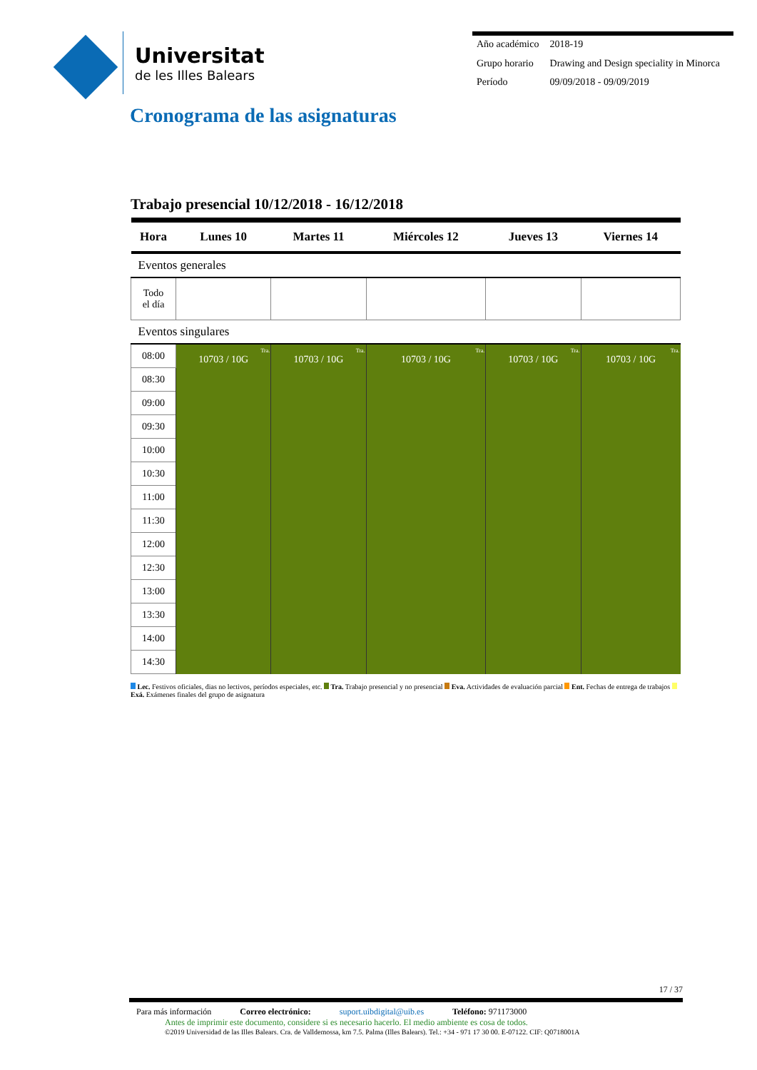Universitat
de les Illes Balears
| Año académico | 2018-19 |
| Grupo horario | Drawing and Design speciality in Minorca |
| Período | 09/09/2018 - 09/09/2019 |
Cronograma de las asignaturas
Trabajo presencial 10/12/2018 - 16/12/2018
| Hora | Lunes 10 | Martes 11 | Miércoles 12 | Jueves 13 | Viernes 14 |
| --- | --- | --- | --- | --- | --- |
| Eventos generales | | | | | |
| Todo el día | | | | | |
| Eventos singulares | | | | | |
| 08:00 | Tra. 10703 / 10G | Tra. 10703 / 10G | Tra. 10703 / 10G | Tra. 10703 / 10G | Tra. 10703 / 10G |
| 08:30 | | | | | |
| 09:00 | | | | | |
| 09:30 | | | | | |
| 10:00 | | | | | |
| 10:30 | | | | | |
| 11:00 | | | | | |
| 11:30 | | | | | |
| 12:00 | | | | | |
| 12:30 | | | | | |
| 13:00 | | | | | |
| 13:30 | | | | | |
| 14:00 | | | | | |
| 14:30 | | | | | |
Lec. Festivos oficiales, dias no lectivos, períodos especiales, etc. Tra. Trabajo presencial y no presencial Eva. Actividades de evaluación parcial Ent. Fechas de entrega de trabajos Exá. Exámenes finales del grupo de asignatura
17 / 37
Para más información Correo electrónico: suport.uibdigital@uib.es Teléfono: 971173000
Antes de imprimir este documento, considere si es necesario hacerlo. El medio ambiente es cosa de todos.
©2019 Universidad de las Illes Balears. Cra. de Valldemossa, km 7.5. Palma (Illes Balears). Tel.: +34 - 971 17 30 00. E-07122. CIF: Q0718001A